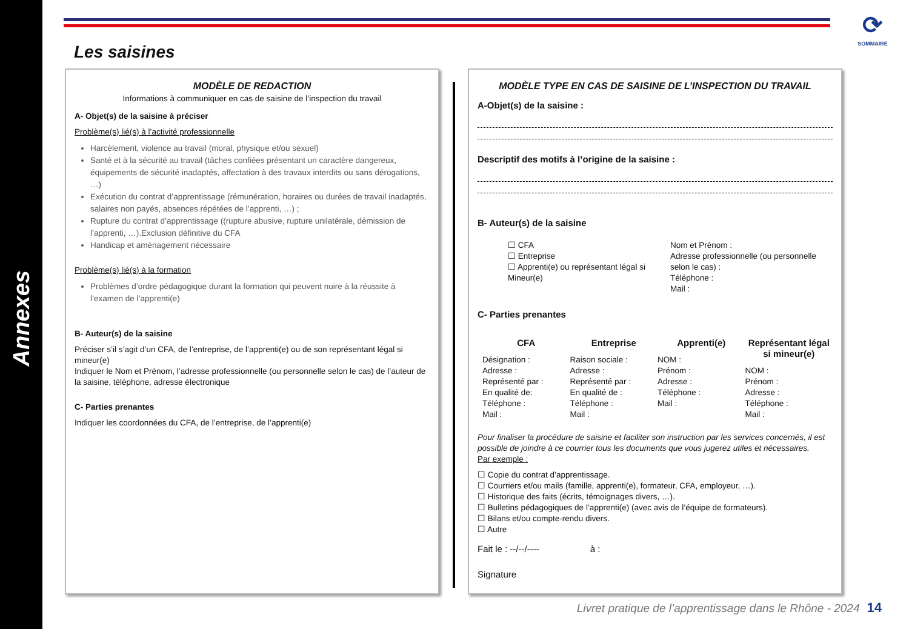Annexes
⟳
SOMMAIRE
Les saisines
MODÈLE DE REDACTION
Informations à communiquer en cas de saisine de l’inspection du travail
A- Objet(s) de la saisine à préciser
Problème(s) lié(s) à l’activité professionnelle
Harcèlement, violence au travail (moral, physique et/ou sexuel)
Santé et à la sécurité au travail (tâches confiées présentant un caractère dangereux, équipements de sécurité inadaptés, affectation à des travaux interdits ou sans dérogations, …)
Exécution du contrat d’apprentissage (rémunération, horaires ou durées de travail inadaptés, salaires non payés, absences répétées de l’apprenti, …) ;
Rupture du contrat d’apprentissage ((rupture abusive, rupture unilatérale, démission de l’apprenti, …).Exclusion définitive du CFA
Handicap et aménagement nécessaire
Problème(s) lié(s) à la formation
Problèmes d’ordre pédagogique durant la formation qui peuvent nuire à la réussite à l’examen de l’apprenti(e)
B- Auteur(s) de la saisine
Préciser s’il s’agit d’un CFA, de l’entreprise, de l’apprenti(e) ou de son représentant légal si mineur(e)
Indiquer le Nom et Prénom, l’adresse professionnelle (ou personnelle selon le cas) de l’auteur de la saisine, téléphone, adresse électronique
C- Parties prenantes
Indiquer les coordonnées du CFA, de l’entreprise, de l’apprenti(e)
MODÈLE TYPE EN CAS DE SAISINE DE L’INSPECTION DU TRAVAIL
A-Objet(s) de la saisine :
Descriptif des motifs à l’origine de la saisine :
B- Auteur(s) de la saisine
☐ CFA
☐ Entreprise
☐ Apprenti(e) ou représentant légal si Mineur(e)
Nom et Prénom :
Adresse professionnelle (ou personnelle selon le cas) :
Téléphone :
Mail :
C- Parties prenantes
CFA
Désignation :
Adresse :
Représenté par :
En qualité de:
Téléphone :
Mail :
Entreprise
Raison sociale :
Adresse :
Représenté par :
En qualité de :
Téléphone :
Mail :
Apprenti(e)
NOM :
Prénom :
Adresse :
Téléphone :
Mail :
Représentant légal si mineur(e)
NOM :
Prénom :
Adresse :
Téléphone :
Mail :
Pour finaliser la procédure de saisine et faciliter son instruction par les services concernés, il est possible de joindre à ce courrier tous les documents que vous jugerez utiles et nécessaires.
Par exemple :
☐ Copie du contrat d’apprentissage.
☐ Courriers et/ou mails (famille, apprenti(e), formateur, CFA, employeur, …).
☐ Historique des faits (écrits, témoignages divers, …).
☐ Bulletins pédagogiques de l’apprenti(e) (avec avis de l’équipe de formateurs).
☐ Bilans et/ou compte-rendu divers.
☐ Autre
Fait le : --/--/---- à :
Signature
Livret pratique de l’apprentissage dans le Rhône - 2024 14